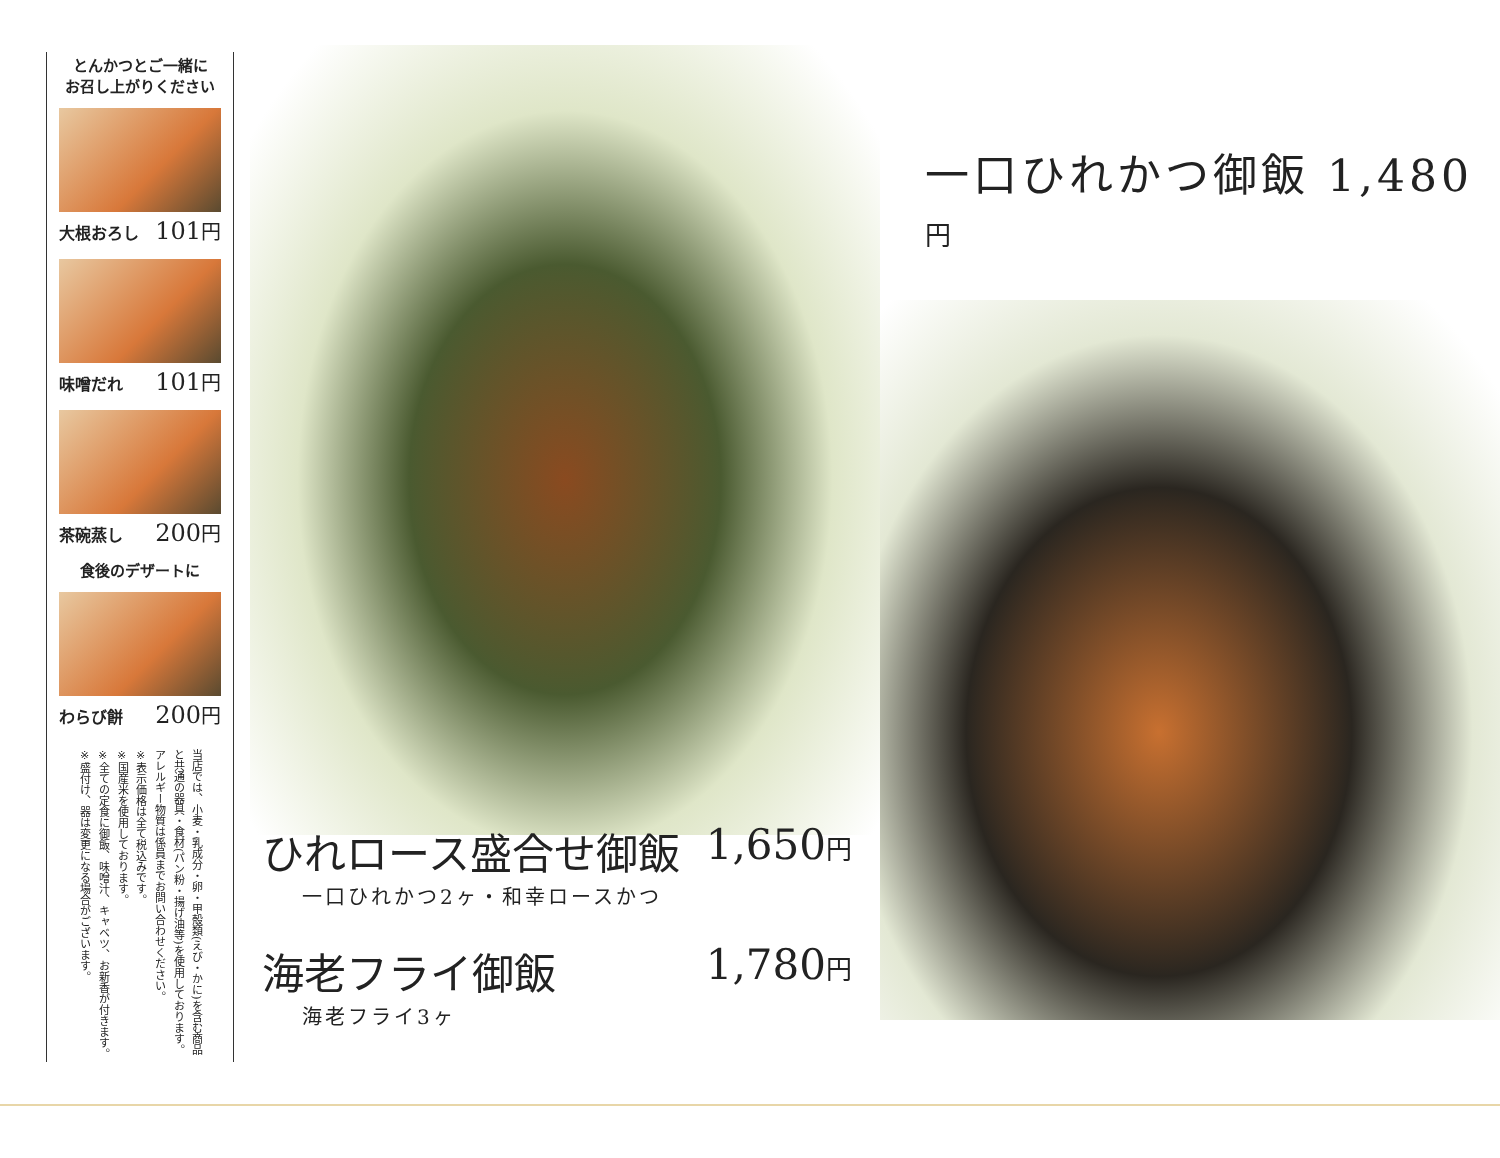とんかつとご一緒に
お召し上がりください
大根おろし 101円
味噌だれ 101円
茶碗蒸し 200円
食後のデザートに
わらび餅 200円
当店では、小麦・乳成分・卵・甲殻類(えび・かに)を含む商品と共通の器具・食材(パン粉・揚げ油等)を使用しております。
アレルギー物質は係員までお問い合わせください。
※表示価格は全て税込みです。
※国産米を使用しております。
※全ての定食に御飯、味噌汁、キャベツ、お新香が付きます。
※盛付け、器は変更になる場合がございます。
一口ひれかつ御飯 1,480円
ひれロース盛合せ御飯 1,650円
一口ひれかつ2ヶ・和幸ロースかつ
海老フライ御飯 1,780円
海老フライ3ヶ